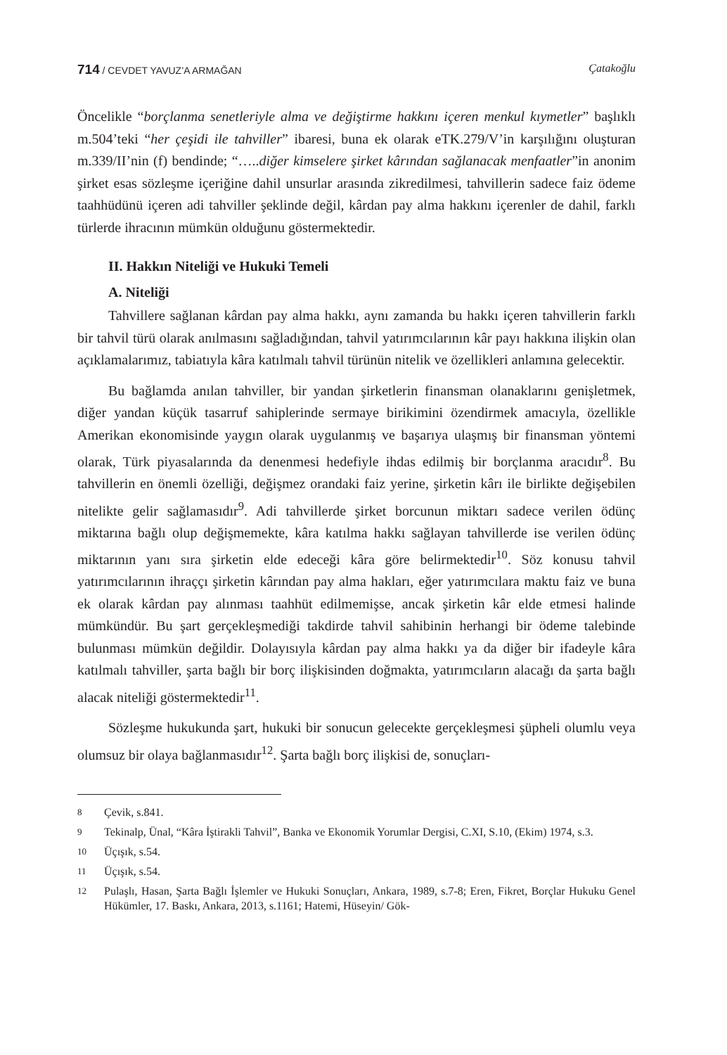714 / CEVDET YAVUZ’A ARMAĞAN Çatakoğlu
Öncelikle “borçlanma senetleriyle alma ve değiştirme hakkını içeren menkul kıymetler” başlıklı m.504’teki “her çeşidi ile tahviller” ibaresi, buna ek olarak eTK.279/V’in karşılığını oluşturan m.339/II’nin (f) bendinde; “…..diğer kimselere şirket kârından sağlanacak menfaatler”in anonim şirket esas sözleşme içeriğine dahil unsurlar arasında zikredilmesi, tahvillerin sadece faiz ödeme taahhüdünü içeren adi tahviller şeklinde değil, kârdan pay alma hakkını içerenler de dahil, farklı türlerde ihracının mümkün olduğunu göstermektedir.
II. Hakkın Niteliği ve Hukuki Temeli
A. Niteliği
Tahvillere sağlanan kârdan pay alma hakkı, aynı zamanda bu hakkı içeren tahvillerin farklı bir tahvil türü olarak anılmasını sağladığından, tahvil yatırımcılarının kâr payı hakkına ilişkin olan açıklamalarımız, tabiatıyla kâra katılmalı tahvil türünün nitelik ve özellikleri anlamına gelecektir.
Bu bağlamda anılan tahviller, bir yandan şirketlerin finansman olanaklarını genişletmek, diğer yandan küçük tasarruf sahiplerinde sermaye birikimini özendirmek amacıyla, özellikle Amerikan ekonomisinde yaygın olarak uygulanmış ve başarıya ulaşmış bir finansman yöntemi olarak, Türk piyasalarında da denenmesi hedefiyle ihdas edilmiş bir borçlanma aracıdır<sup>8</sup>. Bu tahvillerin en önemli özelliği, değişmez orandaki faiz yerine, şirketin kârı ile birlikte değişebilen nitelikte gelir sağlamasıdır<sup>9</sup>. Adi tahvillerde şirket borcunun miktarı sadece verilen ödünç miktarına bağlı olup değişmemekte, kâra katılma hakkı sağlayan tahvillerde ise verilen ödünç miktarının yanı sıra şirketin elde edeceği kâra göre belirmektedir<sup>10</sup>. Söz konusu tahvil yatırımcılarının ihraççı şirketin kârından pay alma hakları, eğer yatırımcılara maktu faiz ve buna ek olarak kârdan pay alınması taahhüt edilmemişse, ancak şirketin kâr elde etmesi halinde mümkündür. Bu şart gerçekleşmediği takdirde tahvil sahibinin herhangi bir ödeme talebinde bulunması mümkün değildir. Dolayısıyla kârdan pay alma hakkı ya da diğer bir ifadeyle kâra katılmalı tahviller, şarta bağlı bir borç ilişkisinden doğmakta, yatırımcıların alacağı da şarta bağlı alacak niteliği göstermektedir<sup>11</sup>.
Sözleşme hukukunda şart, hukuki bir sonucun gelecekte gerçekleşmesi şüpheli olumlu veya olumsuz bir olaya bağlanmasıdır<sup>12</sup>. Şarta bağlı borç ilişkisi de, sonuçları-
8 Çevik, s.841.
9 Tekinalp, Ünal, “Kâra İştirakli Tahvil”, Banka ve Ekonomik Yorumlar Dergisi, C.XI, S.10, (Ekim) 1974, s.3.
10 Üçışık, s.54.
11 Üçışık, s.54.
12 Pulaşlı, Hasan, Şarta Bağlı İşlemler ve Hukuki Sonuçları, Ankara, 1989, s.7-8; Eren, Fikret, Borçlar Hukuku Genel Hükümler, 17. Baskı, Ankara, 2013, s.1161; Hatemi, Hüseyin/ Gök-